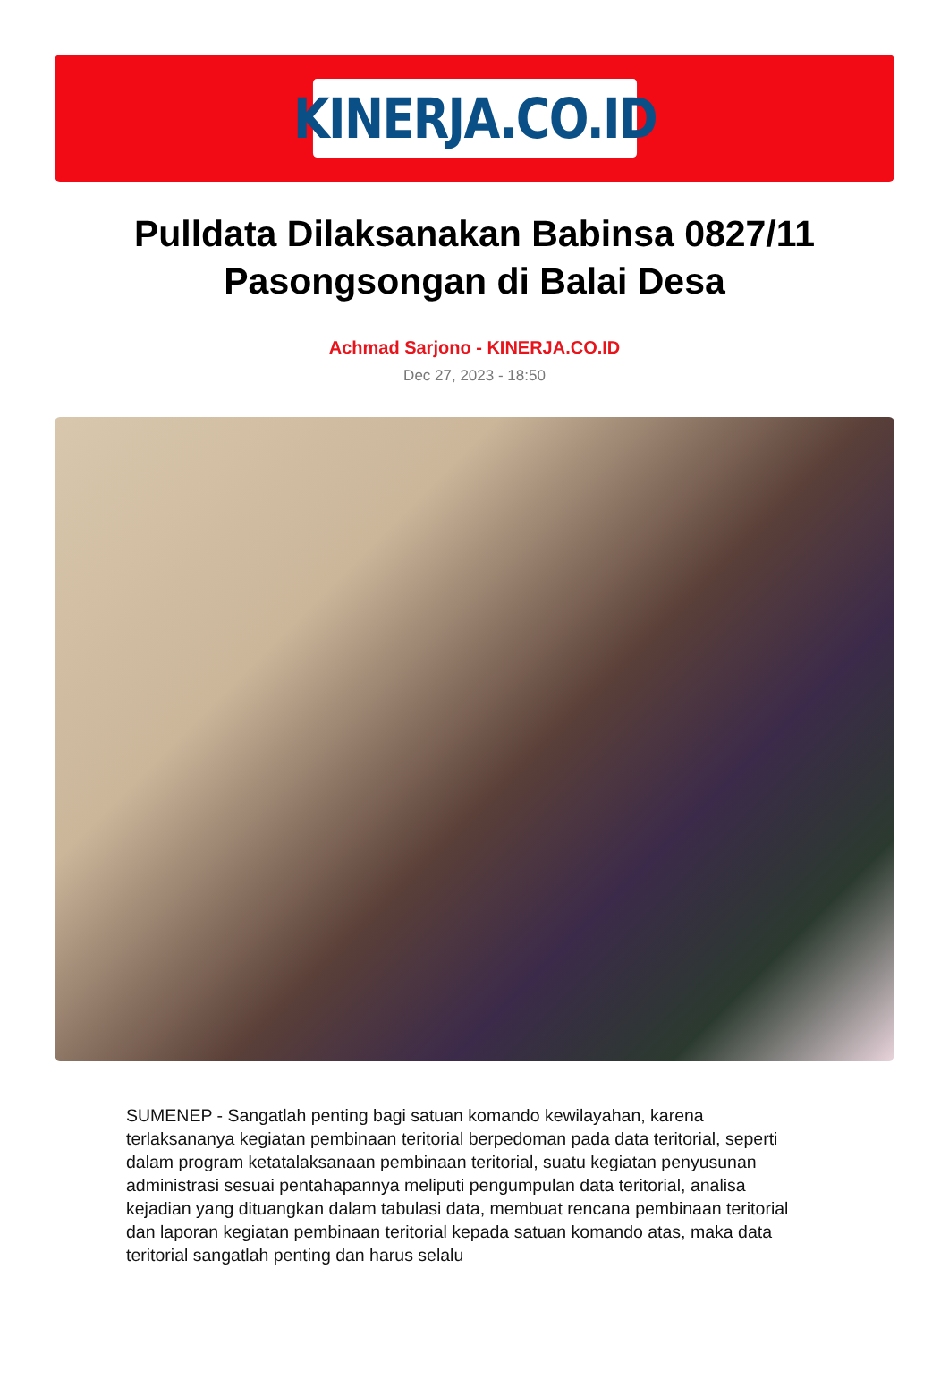KINERJA.CO.ID
Pulldata Dilaksanakan Babinsa 0827/11 Pasongsongan di Balai Desa
Achmad Sarjono - KINERJA.CO.ID
Dec 27, 2023 - 18:50
SUMENEP - Sangatlah penting bagi satuan komando kewilayahan, karena terlaksananya kegiatan pembinaan teritorial berpedoman pada data teritorial, seperti dalam program ketatalaksanaan pembinaan teritorial, suatu kegiatan penyusunan administrasi sesuai pentahapannya meliputi pengumpulan data teritorial, analisa kejadian yang dituangkan dalam tabulasi data, membuat rencana pembinaan teritorial dan laporan kegiatan pembinaan teritorial kepada satuan komando atas, maka data teritorial sangatlah penting dan harus selalu